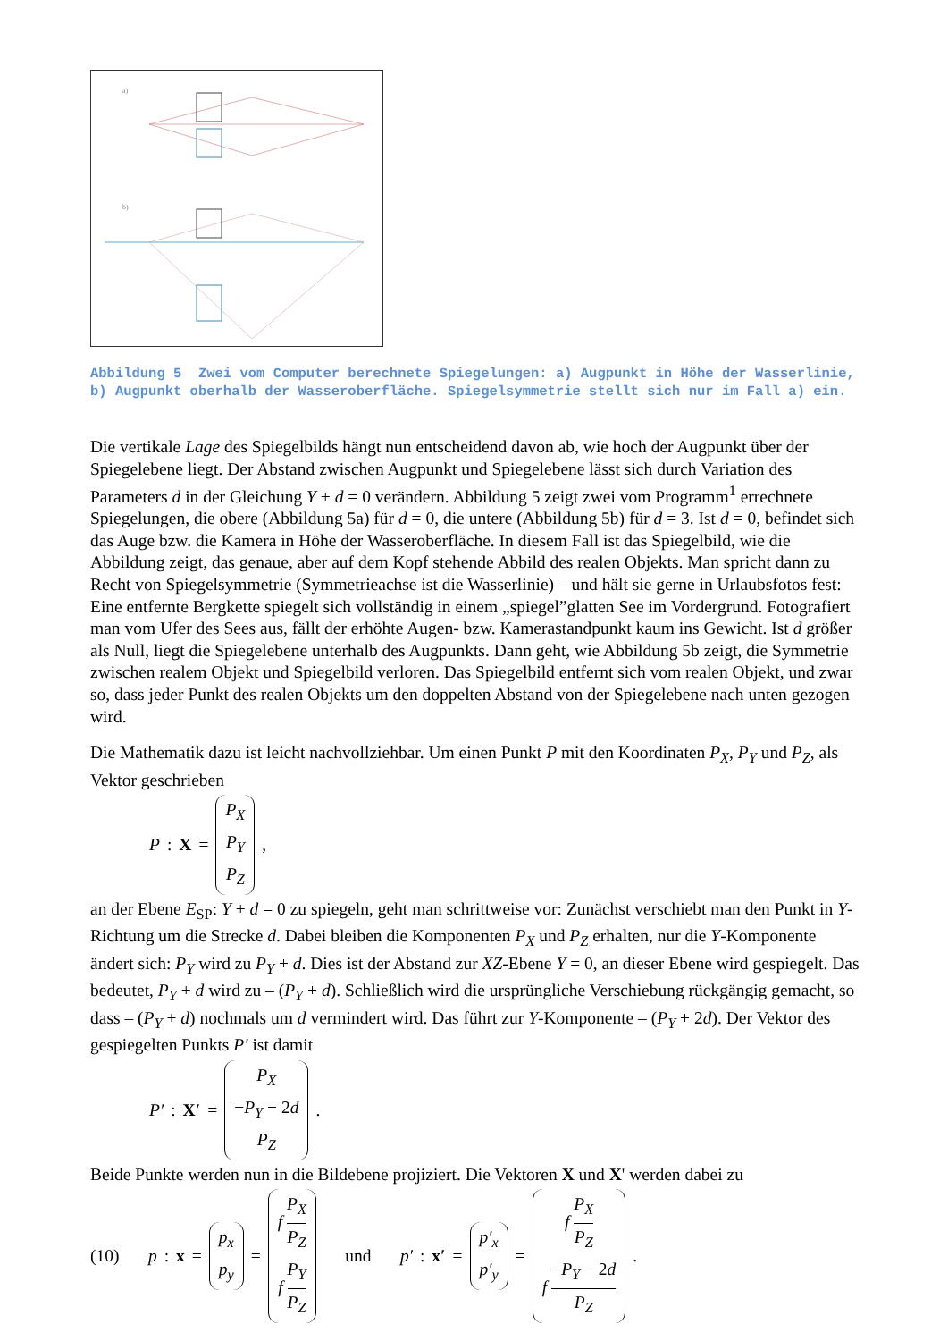a)
b)
Abbildung 5 Zwei vom Computer berechnete Spiegelungen: a) Augpunkt in Höhe der Wasserlinie, b) Augpunkt oberhalb der Wasseroberfläche. Spiegelsymmetrie stellt sich nur im Fall a) ein.
Die vertikale Lage des Spiegelbilds hängt nun entscheidend davon ab, wie hoch der Augpunkt über der Spiegelebene liegt. Der Abstand zwischen Augpunkt und Spiegelebene lässt sich durch Variation des Parameters d in der Gleichung Y + d = 0 verändern. Abbildung 5 zeigt zwei vom Programm<sup>1</sup> errechnete Spiegelungen, die obere (Abbildung 5a) für d = 0, die untere (Abbildung 5b) für d = 3. Ist d = 0, befindet sich das Auge bzw. die Kamera in Höhe der Wasseroberfläche. In diesem Fall ist das Spiegelbild, wie die Abbildung zeigt, das genaue, aber auf dem Kopf stehende Abbild des realen Objekts. Man spricht dann zu Recht von Spiegelsymmetrie (Symmetrieachse ist die Wasserlinie) – und hält sie gerne in Urlaubsfotos fest: Eine entfernte Bergkette spiegelt sich vollständig in einem „spiegel”glatten See im Vordergrund. Fotografiert man vom Ufer des Sees aus, fällt der erhöhte Augen- bzw. Kamerastandpunkt kaum ins Gewicht. Ist d größer als Null, liegt die Spiegelebene unterhalb des Augpunkts. Dann geht, wie Abbildung 5b zeigt, die Symmetrie zwischen realem Objekt und Spiegelbild verloren. Das Spiegelbild entfernt sich vom realen Objekt, und zwar so, dass jeder Punkt des realen Objekts um den doppelten Abstand von der Spiegelebene nach unten gezogen wird.
Die Mathematik dazu ist leicht nachvollziehbar. Um einen Punkt P mit den Koordinaten P<sub>X</sub>, P<sub>Y</sub> und P<sub>Z</sub>, als Vektor geschrieben
P : X = P<sub>X</sub> P<sub>Y</sub> P<sub>Z</sub>,
an der Ebene E<sub>SP</sub>: Y + d = 0 zu spiegeln, geht man schrittweise vor: Zunächst verschiebt man den Punkt in Y-Richtung um die Strecke d. Dabei bleiben die Komponenten P<sub>X</sub> und P<sub>Z</sub> erhalten, nur die Y-Komponente ändert sich: P<sub>Y</sub> wird zu P<sub>Y</sub> + d. Dies ist der Abstand zur XZ-Ebene Y = 0, an dieser Ebene wird gespiegelt. Das bedeutet, P<sub>Y</sub> + d wird zu – (P<sub>Y</sub> + d). Schließlich wird die ursprüngliche Verschiebung rückgängig gemacht, so dass – (P<sub>Y</sub> + d) nochmals um d vermindert wird. Das führt zur Y-Komponente – (P<sub>Y</sub> + 2d). Der Vektor des gespiegelten Punkts P′ ist damit
P′ : X′ = P<sub>X</sub> −P<sub>Y</sub> − 2d P<sub>Z</sub> .
Beide Punkte werden nun in die Bildebene projiziert. Die Vektoren X und X' werden dabei zu
(10) p : x = p<sub>x</sub> p<sub>y</sub> = f P<sub>X</sub> P<sub>Z</sub> f P<sub>Y</sub> P<sub>Z</sub> und p′ : x′ = p′<sub>x</sub> p′<sub>y</sub> = f P<sub>X</sub> P<sub>Z</sub> f −P<sub>Y</sub> − 2d P<sub>Z</sub> .